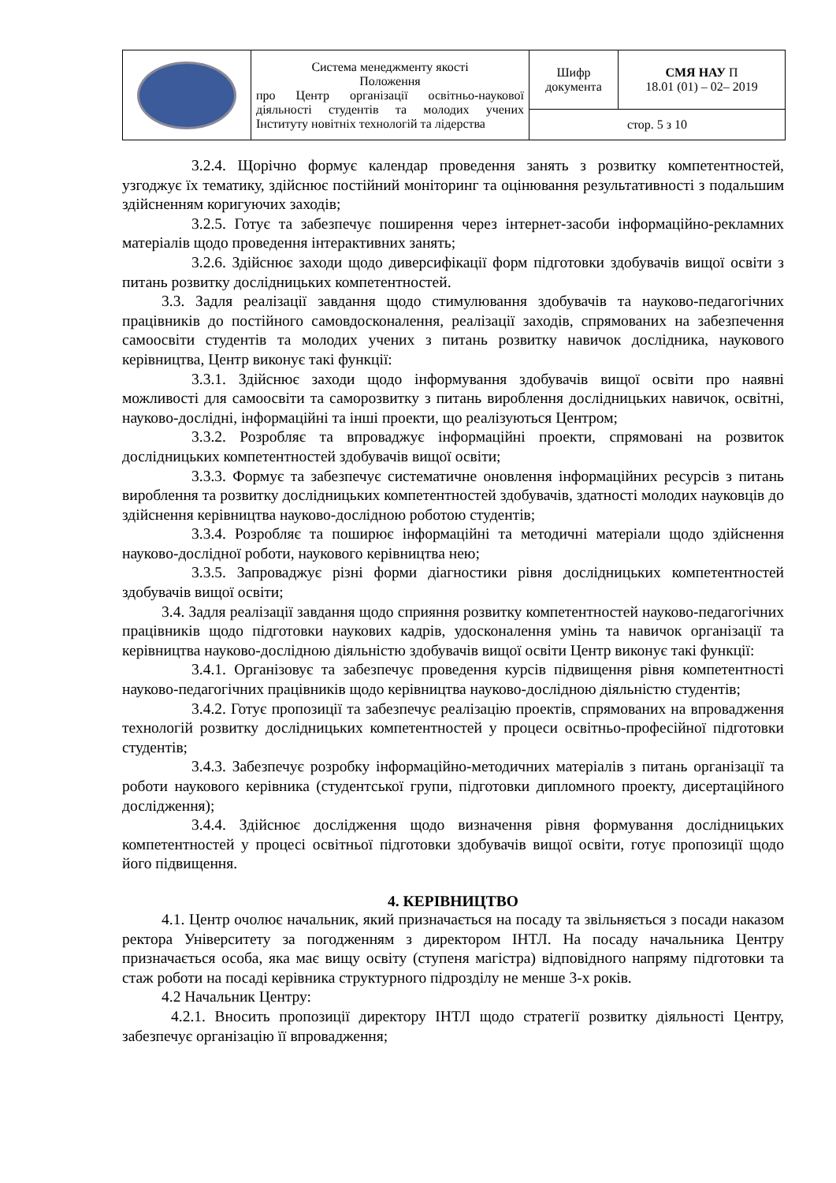| | Система менеджменту якості Положення про Центр організації освітньо-наукової діяльності студентів та молодих учених Інституту новітніх технологій та лідерства | Шифр документа | СМЯ НАУ П 18.01 (01) – 02– 2019 |
| | | стор. 5 з 10 | |
3.2.4. Щорічно формує календар проведення занять з розвитку компетентностей, узгоджує їх тематику, здійснює постійний моніторинг та оцінювання результативності з подальшим здійсненням коригуючих заходів;
3.2.5. Готує та забезпечує поширення через інтернет-засоби інформаційно-рекламних матеріалів щодо проведення інтерактивних занять;
3.2.6. Здійснює заходи щодо диверсифікації форм підготовки здобувачів вищої освіти з питань розвитку дослідницьких компетентностей.
3.3. Задля реалізації завдання щодо стимулювання здобувачів та науково-педагогічних працівників до постійного самовдосконалення, реалізації заходів, спрямованих на забезпечення самоосвіти студентів та молодих учених з питань розвитку навичок дослідника, наукового керівництва, Центр виконує такі функції:
3.3.1. Здійснює заходи щодо інформування здобувачів вищої освіти про наявні можливості для самоосвіти та саморозвитку з питань вироблення дослідницьких навичок, освітні, науково-дослідні, інформаційні та інші проекти, що реалізуються Центром;
3.3.2. Розробляє та впроваджує інформаційні проекти, спрямовані на розвиток дослідницьких компетентностей здобувачів вищої освіти;
3.3.3. Формує та забезпечує систематичне оновлення інформаційних ресурсів з питань вироблення та розвитку дослідницьких компетентностей здобувачів, здатності молодих науковців до здійснення керівництва науково-дослідною роботою студентів;
3.3.4. Розробляє та поширює інформаційні та методичні матеріали щодо здійснення науково-дослідної роботи, наукового керівництва нею;
3.3.5. Запроваджує різні форми діагностики рівня дослідницьких компетентностей здобувачів вищої освіти;
3.4. Задля реалізації завдання щодо сприяння розвитку компетентностей науково-педагогічних працівників щодо підготовки наукових кадрів, удосконалення умінь та навичок організації та керівництва науково-дослідною діяльністю здобувачів вищої освіти Центр виконує такі функції:
3.4.1. Організовує та забезпечує проведення курсів підвищення рівня компетентності науково-педагогічних працівників щодо керівництва науково-дослідною діяльністю студентів;
3.4.2. Готує пропозиції та забезпечує реалізацію проектів, спрямованих на впровадження технологій розвитку дослідницьких компетентностей у процеси освітньо-професійної підготовки студентів;
3.4.3. Забезпечує розробку інформаційно-методичних матеріалів з питань організації та роботи наукового керівника (студентської групи, підготовки дипломного проекту, дисертаційного дослідження);
3.4.4. Здійснює дослідження щодо визначення рівня формування дослідницьких компетентностей у процесі освітньої підготовки здобувачів вищої освіти, готує пропозиції щодо його підвищення.
4. КЕРІВНИЦТВО
4.1. Центр очолює начальник, який призначається на посаду та звільняється з посади наказом ректора Університету за погодженням з директором ІНТЛ. На посаду начальника Центру призначається особа, яка має вищу освіту (ступеня магістра) відповідного напряму підготовки та стаж роботи на посаді керівника структурного підрозділу не менше 3-х років.
4.2 Начальник Центру:
4.2.1. Вносить пропозиції директору ІНТЛ щодо стратегії розвитку діяльності Центру, забезпечує організацію її впровадження;